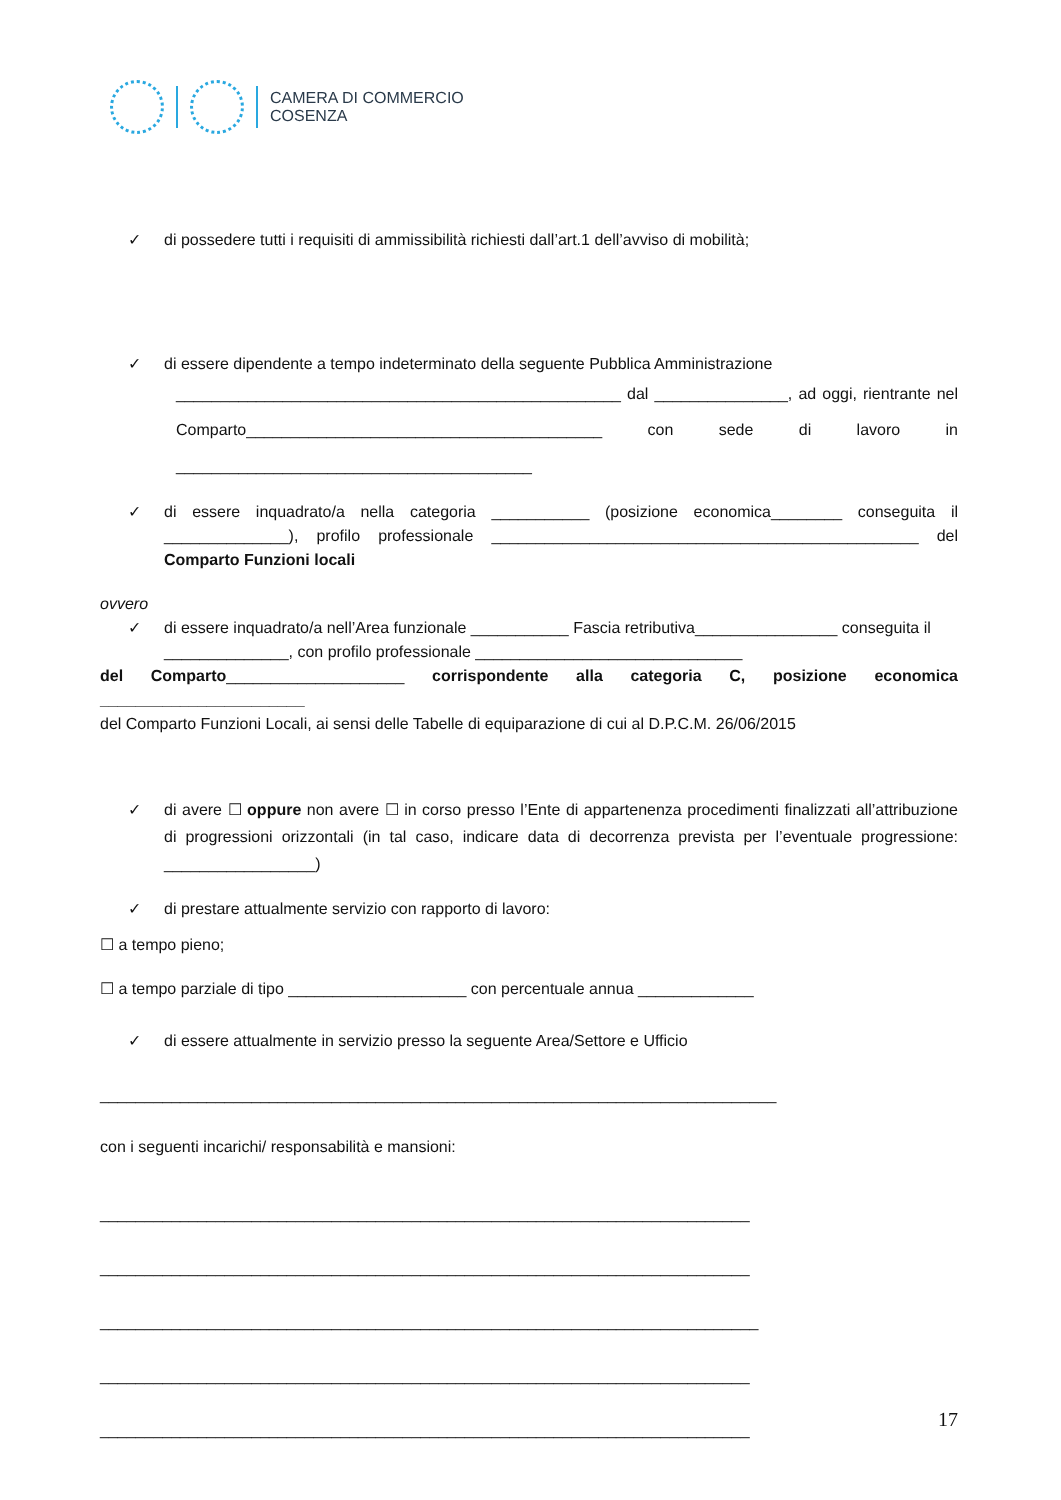CAMERA DI COMMERCIO
COSENZA
✓ di possedere tutti i requisiti di ammissibilità richiesti dall’art.1 dell’avviso di mobilità;
✓ di essere dipendente a tempo indeterminato della seguente Pubblica Amministrazione
__________________________________________________ dal _______________, ad oggi, rientrante nel Comparto________________________________________ con sede di lavoro in ________________________________________
✓ di essere inquadrato/a nella categoria ___________ (posizione economica________ conseguita il ______________), profilo professionale ________________________________________________ del Comparto Funzioni locali
ovvero
✓ di essere inquadrato/a nell’Area funzionale ___________ Fascia retributiva________________ conseguita il ______________, con profilo professionale ______________________________
del Comparto____________________ corrispondente alla categoria C, posizione economica _______________________
del Comparto Funzioni Locali, ai sensi delle Tabelle di equiparazione di cui al D.P.C.M. 26/06/2015
✓ di avere ☐ oppure non avere ☐ in corso presso l’Ente di appartenenza procedimenti finalizzati all’attribuzione di progressioni orizzontali (in tal caso, indicare data di decorrenza prevista per l’eventuale progressione: _________________)
✓ di prestare attualmente servizio con rapporto di lavoro:
☐ a tempo pieno;
☐ a tempo parziale di tipo ____________________ con percentuale annua _____________
✓ di essere attualmente in servizio presso la seguente Area/Settore e Ufficio
____________________________________________________________________________
con i seguenti incarichi/ responsabilità e mansioni:
_________________________________________________________________________
_________________________________________________________________________
__________________________________________________________________________
_________________________________________________________________________
_________________________________________________________________________
17